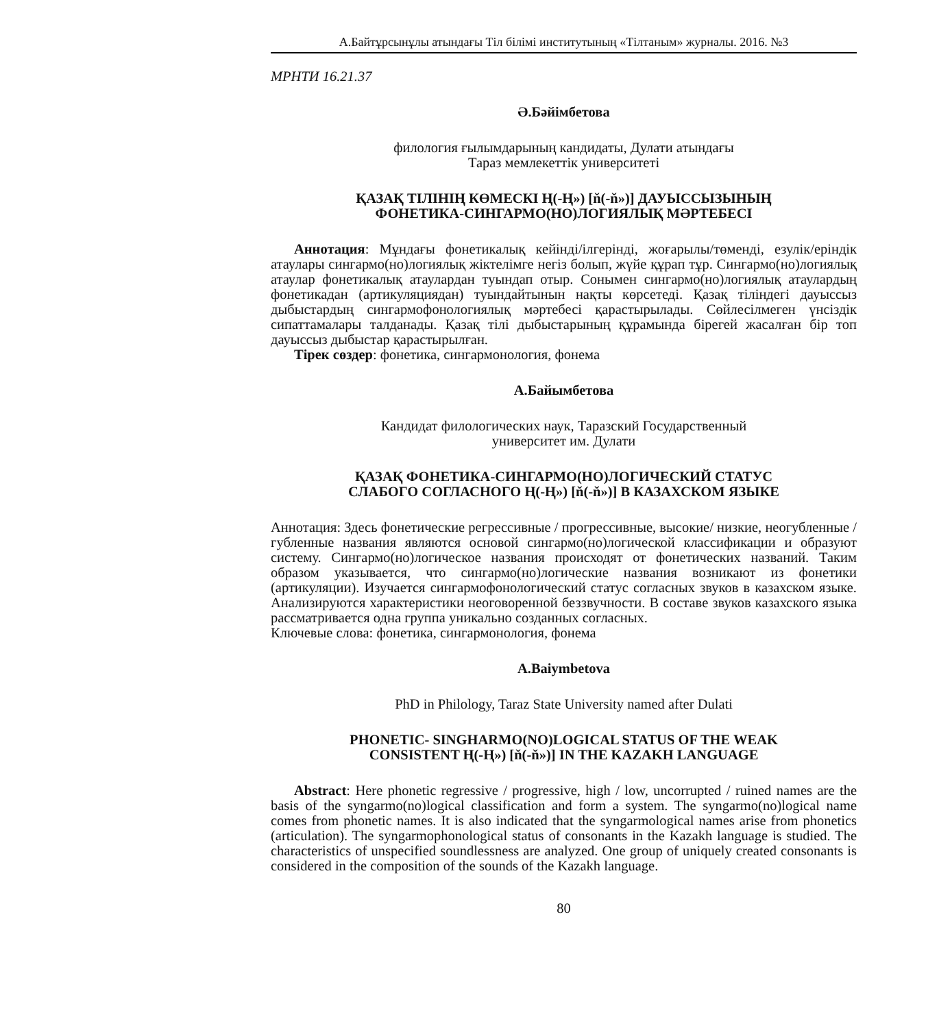А.Байтұрсынұлы атындағы Тіл білімі институтының «Тілтаным» журналы. 2016. №3
МРНТИ 16.21.37
Ә.Бәйімбетова
филология ғылымдарының кандидаты, Дулати атындағы
Тараз мемлекеттік университеті
ҚАЗАҚ ТІЛІНІҢ КӨМЕСКІ Ң(-Ң») [ň(-ň»)] ДАУЫССЫЗЫНЫҢ
ФОНЕТИКА-СИНГАРМО(НО)ЛОГИЯЛЫҚ МӘРТЕБЕСІ
Аннотация: Мұндағы фонетикалық кейінді/ілгерінді, жоғарылы/төменді, езулік/еріндік атаулары сингармо(но)логиялық жіктелімге негіз болып, жүйе құрап тұр. Сингармо(но)логиялық атаулар фонетикалық атаулардан туындап отыр. Сонымен сингармо(но)логиялық атаулардың фонетикадан (артикуляциядан) туындайтынын нақты көрсетеді. Қазақ тіліндегі дауыссыз дыбыстардың сингармофонологиялық мәртебесі қарастырылады. Сөйлесілмеген үнсіздік сипаттамалары талданады. Қазақ тілі дыбыстарының құрамында бірегей жасалған бір топ дауыссыз дыбыстар қарастырылған.
Тірек сөздер: фонетика, сингармонология, фонема
А.Байымбетова
Кандидат филологических наук, Таразский Государственный
университет им. Дулати
ҚАЗАҚ ФОНЕТИКА-СИНГАРМО(НО)ЛОГИЧЕСКИЙ СТАТУС
СЛАБОГО СОГЛАСНОГО Ң(-Ң») [ň(-ň»)] В КАЗАХСКОМ ЯЗЫКЕ
Аннотация: Здесь фонетические регрессивные / прогрессивные, высокие/ низкие, неогубленные / губленные названия являются основой сингармо(но)логической классификации и образуют систему. Сингармо(но)логическое названия происходят от фонетических названий. Таким образом указывается, что сингармо(но)логические названия возникают из фонетики (артикуляции). Изучается сингармофонологический статус согласных звуков в казахском языке. Анализируются характеристики неоговоренной беззвучности. В составе звуков казахского языка рассматривается одна группа уникально созданных согласных.
Ключевые слова: фонетика, сингармонология, фонема
A.Baiymbetova
PhD in Philology, Taraz State University named after Dulati
PHONETIC- SINGHARMO(NO)LOGICAL STATUS OF THE WEAK
CONSISTENT Ң(-Ң») [ň(-ň»)] IN THE KAZAKH LANGUAGE
Abstract: Here phonetic regressive / progressive, high / low, uncorrupted / ruined names are the basis of the syngarmo(no)logical classification and form a system. The syngarmo(no)logical name comes from phonetic names. It is also indicated that the syngarmological names arise from phonetics (articulation). The syngarmophonological status of consonants in the Kazakh language is studied. The characteristics of unspecified soundlessness are analyzed. One group of uniquely created consonants is considered in the composition of the sounds of the Kazakh language.
80